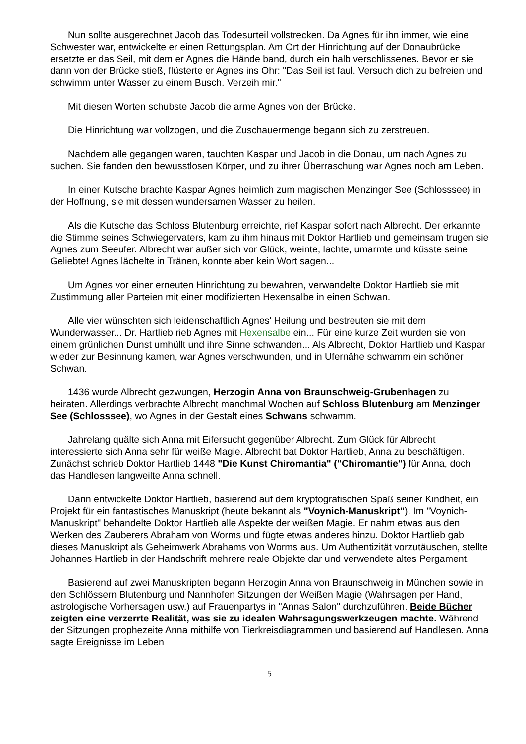Nun sollte ausgerechnet Jacob das Todesurteil vollstrecken. Da Agnes für ihn immer, wie eine Schwester war, entwickelte er einen Rettungsplan. Am Ort der Hinrichtung auf der Donaubrücke ersetzte er das Seil, mit dem er Agnes die Hände band, durch ein halb verschlissenes. Bevor er sie dann von der Brücke stieß, flüsterte er Agnes ins Ohr: "Das Seil ist faul. Versuch dich zu befreien und schwimm unter Wasser zu einem Busch. Verzeih mir."
Mit diesen Worten schubste Jacob die arme Agnes von der Brücke.
Die Hinrichtung war vollzogen, und die Zuschauermenge begann sich zu zerstreuen.
Nachdem alle gegangen waren, tauchten Kaspar und Jacob in die Donau, um nach Agnes zu suchen. Sie fanden den bewusstlosen Körper, und zu ihrer Überraschung war Agnes noch am Leben.
In einer Kutsche brachte Kaspar Agnes heimlich zum magischen Menzinger See (Schlosssee) in der Hoffnung, sie mit dessen wundersamen Wasser zu heilen.
Als die Kutsche das Schloss Blutenburg erreichte, rief Kaspar sofort nach Albrecht. Der erkannte die Stimme seines Schwiegervaters, kam zu ihm hinaus mit Doktor Hartlieb und gemeinsam trugen sie Agnes zum Seeufer. Albrecht war außer sich vor Glück, weinte, lachte, umarmte und küsste seine Geliebte! Agnes lächelte in Tränen, konnte aber kein Wort sagen...
Um Agnes vor einer erneuten Hinrichtung zu bewahren, verwandelte Doktor Hartlieb sie mit Zustimmung aller Parteien mit einer modifizierten Hexensalbe in einen Schwan.
Alle vier wünschten sich leidenschaftlich Agnes' Heilung und bestreuten sie mit dem Wunderwasser... Dr. Hartlieb rieb Agnes mit Hexensalbe ein... Für eine kurze Zeit wurden sie von einem grünlichen Dunst umhüllt und ihre Sinne schwanden... Als Albrecht, Doktor Hartlieb und Kaspar wieder zur Besinnung kamen, war Agnes verschwunden, und in Ufernähe schwamm ein schöner Schwan.
1436 wurde Albrecht gezwungen, Herzogin Anna von Braunschweig-Grubenhagen zu heiraten. Allerdings verbrachte Albrecht manchmal Wochen auf Schloss Blutenburg am Menzinger See (Schlosssee), wo Agnes in der Gestalt eines Schwans schwamm.
Jahrelang quälte sich Anna mit Eifersucht gegenüber Albrecht. Zum Glück für Albrecht interessierte sich Anna sehr für weiße Magie. Albrecht bat Doktor Hartlieb, Anna zu beschäftigen. Zunächst schrieb Doktor Hartlieb 1448 "Die Kunst Chiromantia" ("Chiromantie") für Anna, doch das Handlesen langweilte Anna schnell.
Dann entwickelte Doktor Hartlieb, basierend auf dem kryptografischen Spaß seiner Kindheit, ein Projekt für ein fantastisches Manuskript (heute bekannt als "Voynich-Manuskript"). Im "Voynich-Manuskript" behandelte Doktor Hartlieb alle Aspekte der weißen Magie. Er nahm etwas aus den Werken des Zauberers Abraham von Worms und fügte etwas anderes hinzu. Doktor Hartlieb gab dieses Manuskript als Geheimwerk Abrahams von Worms aus. Um Authentizität vorzutäuschen, stellte Johannes Hartlieb in der Handschrift mehrere reale Objekte dar und verwendete altes Pergament.
Basierend auf zwei Manuskripten begann Herzogin Anna von Braunschweig in München sowie in den Schlössern Blutenburg und Nannhofen Sitzungen der Weißen Magie (Wahrsagen per Hand, astrologische Vorhersagen usw.) auf Frauenpartys in "Annas Salon" durchzuführen. Beide Bücher zeigten eine verzerrte Realität, was sie zu idealen Wahrsagungswerkzeugen machte. Während der Sitzungen prophezeite Anna mithilfe von Tierkreisdiagrammen und basierend auf Handlesen. Anna sagte Ereignisse im Leben
5